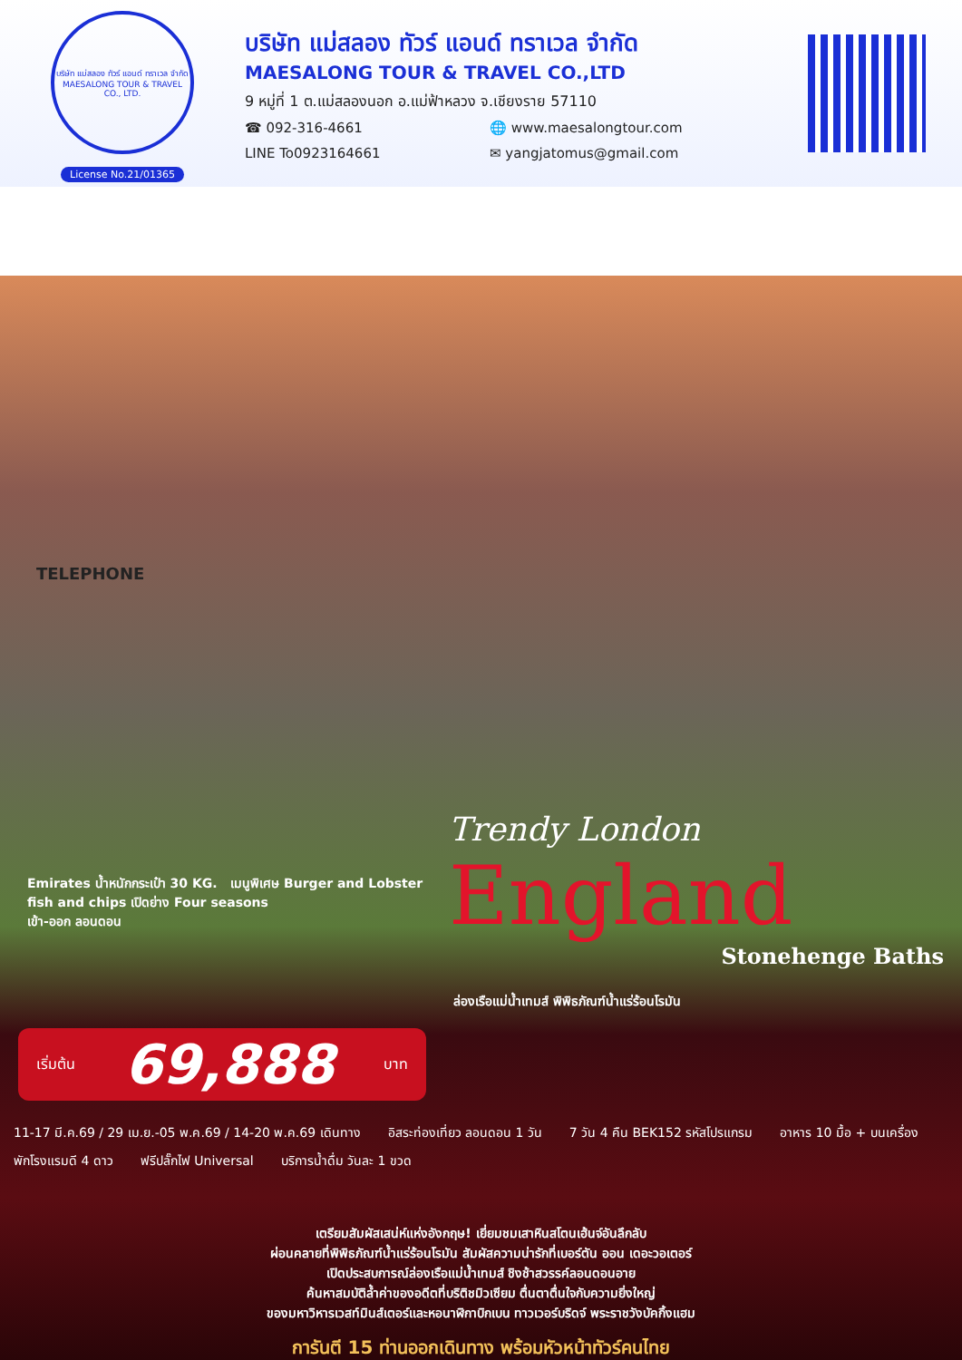บริษัท แม่สลอง ทัวร์ แอนด์ ทราเวล จำกัด
MAESALONG TOUR & TRAVEL CO., LTD.
License No.21/01365
บริษัท แม่สลอง ทัวร์ แอนด์ ทราเวล จำกัด
MAESALONG TOUR & TRAVEL CO.,LTD
9 หมู่ที่ 1 ต.แม่สลองนอก อ.แม่ฟ้าหลวง จ.เชียงราย 57110
☎ 092-316-4661 🌐 www.maesalongtour.com LINE To0923164661 ✉ yangjatomus@gmail.com
TELEPHONE
Trendy London
England
Stonehenge Baths
Emirates น้ำหนักกระเป๋า 30 KG. เมนูพิเศษ Burger and Lobster fish and chips เปิดย่าง Four seasons
เข้า-ออก ลอนดอน
ล่องเรือแม่น้ำเทมส์ พิพิธภัณฑ์น้ำแร่ร้อนโรมัน
เริ่มต้น 69,888 บาท
11-17 มี.ค.69 / 29 เม.ย.-05 พ.ค.69 / 14-20 พ.ค.69 เดินทาง อิสระท่องเที่ยว ลอนดอน 1 วัน 7 วัน 4 คืน BEK152 รหัสโปรแกรม อาหาร 10 มื้อ + บนเครื่อง พักโรงแรมดี 4 ดาว ฟรีปลั๊กไฟ Universal บริการน้ำดื่ม วันละ 1 ขวด
เตรียมสัมผัสเสน่ห์แห่งอังกฤษ! เยี่ยมชมเสาหินสโตนเฮ้นจ์อันลึกลับ
ผ่อนคลายที่พิพิธภัณฑ์น้ำแร่ร้อนโรมัน สัมผัสความน่ารักที่เบอร์ตัน ออน เดอะวอเตอร์
เปิดประสบการณ์ล่องเรือแม่น้ำเทมส์ ชิงช้าสวรรค์ลอนดอนอาย
ค้นหาสมบัติล้ำค่าของอดีตที่บริติชมิวเซียม ตื่นตาตื่นใจกับความยิ่งใหญ่
ของมหาวิหารเวสท์มินส์เตอร์และหอนาฬิกาบิกเบน ทาวเวอร์บริดจ์ พระราชวังบัคกิ้งแฮม
การันตี 15 ท่านออกเดินทาง พร้อมหัวหน้าทัวร์คนไทย